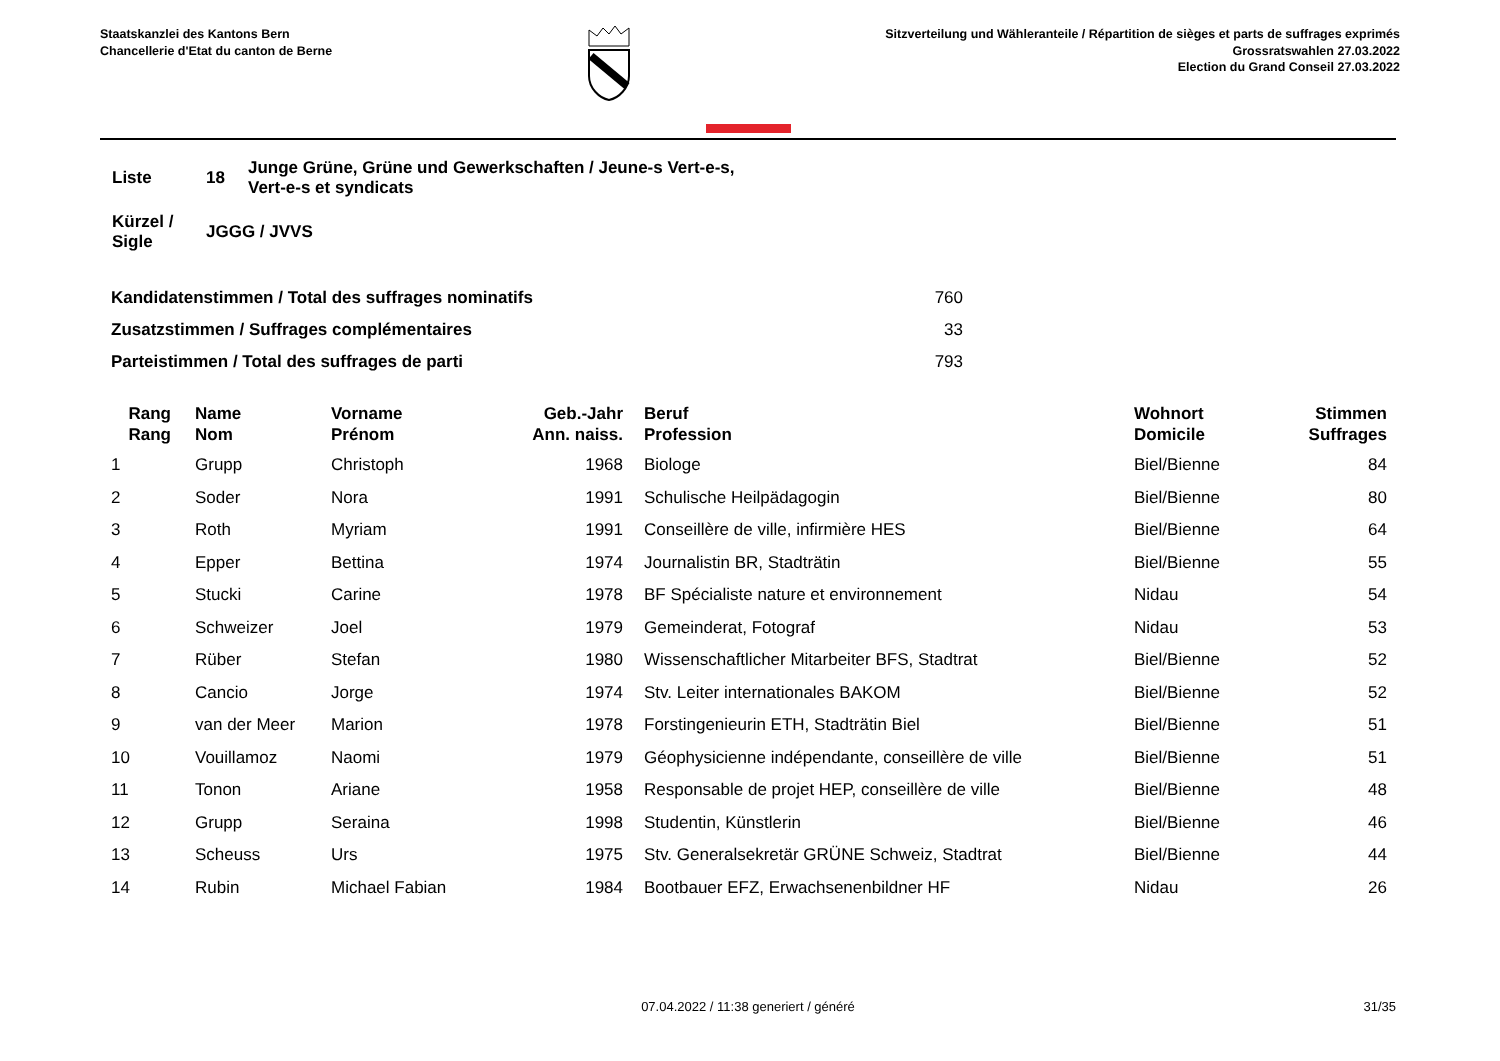Staatskanzlei des Kantons Bern
Chancellerie d'Etat du canton de Berne
Sitzverteilung und Wähleranteile / Répartition de sièges et parts de suffrages exprimés
Grossratswahlen 27.03.2022
Election du Grand Conseil 27.03.2022
| Liste | 18 | Junge Grüne, Grüne und Gewerkschaften / Jeune-s Vert-e-s, Vert-e-s et syndicats |
| Kürzel / Sigle | JGGG / JVVS | |
| Kandidatenstimmen / Total des suffrages nominatifs | 760 |
| Zusatzstimmen / Suffrages complémentaires | 33 |
| Parteistimmen / Total des suffrages de parti | 793 |
| Rang Rang | | Name Nom | Vorname Prénom | Geb.-Jahr Ann. naiss. | Beruf Profession | Wohnort Domicile | Stimmen Suffrages |
| --- | --- | --- | --- | --- | --- | --- | --- |
| 1 | | Grupp | Christoph | 1968 | Biologe | Biel/Bienne | 84 |
| 2 | | Soder | Nora | 1991 | Schulische Heilpädagogin | Biel/Bienne | 80 |
| 3 | | Roth | Myriam | 1991 | Conseillère de ville, infirmière HES | Biel/Bienne | 64 |
| 4 | | Epper | Bettina | 1974 | Journalistin BR, Stadträtin | Biel/Bienne | 55 |
| 5 | | Stucki | Carine | 1978 | BF Spécialiste nature et environnement | Nidau | 54 |
| 6 | | Schweizer | Joel | 1979 | Gemeinderat, Fotograf | Nidau | 53 |
| 7 | | Rüber | Stefan | 1980 | Wissenschaftlicher Mitarbeiter BFS, Stadtrat | Biel/Bienne | 52 |
| 8 | | Cancio | Jorge | 1974 | Stv. Leiter internationales BAKOM | Biel/Bienne | 52 |
| 9 | | van der Meer | Marion | 1978 | Forstingenieurin ETH, Stadträtin Biel | Biel/Bienne | 51 |
| 10 | | Vouillamoz | Naomi | 1979 | Géophysicienne indépendante, conseillère de ville | Biel/Bienne | 51 |
| 11 | | Tonon | Ariane | 1958 | Responsable de projet HEP, conseillère de ville | Biel/Bienne | 48 |
| 12 | | Grupp | Seraina | 1998 | Studentin, Künstlerin | Biel/Bienne | 46 |
| 13 | | Scheuss | Urs | 1975 | Stv. Generalsekretär GRÜNE Schweiz, Stadtrat | Biel/Bienne | 44 |
| 14 | | Rubin | Michael Fabian | 1984 | Bootbauer EFZ, Erwachsenenbildner HF | Nidau | 26 |
07.04.2022 / 11:38 generiert / généré 31/35